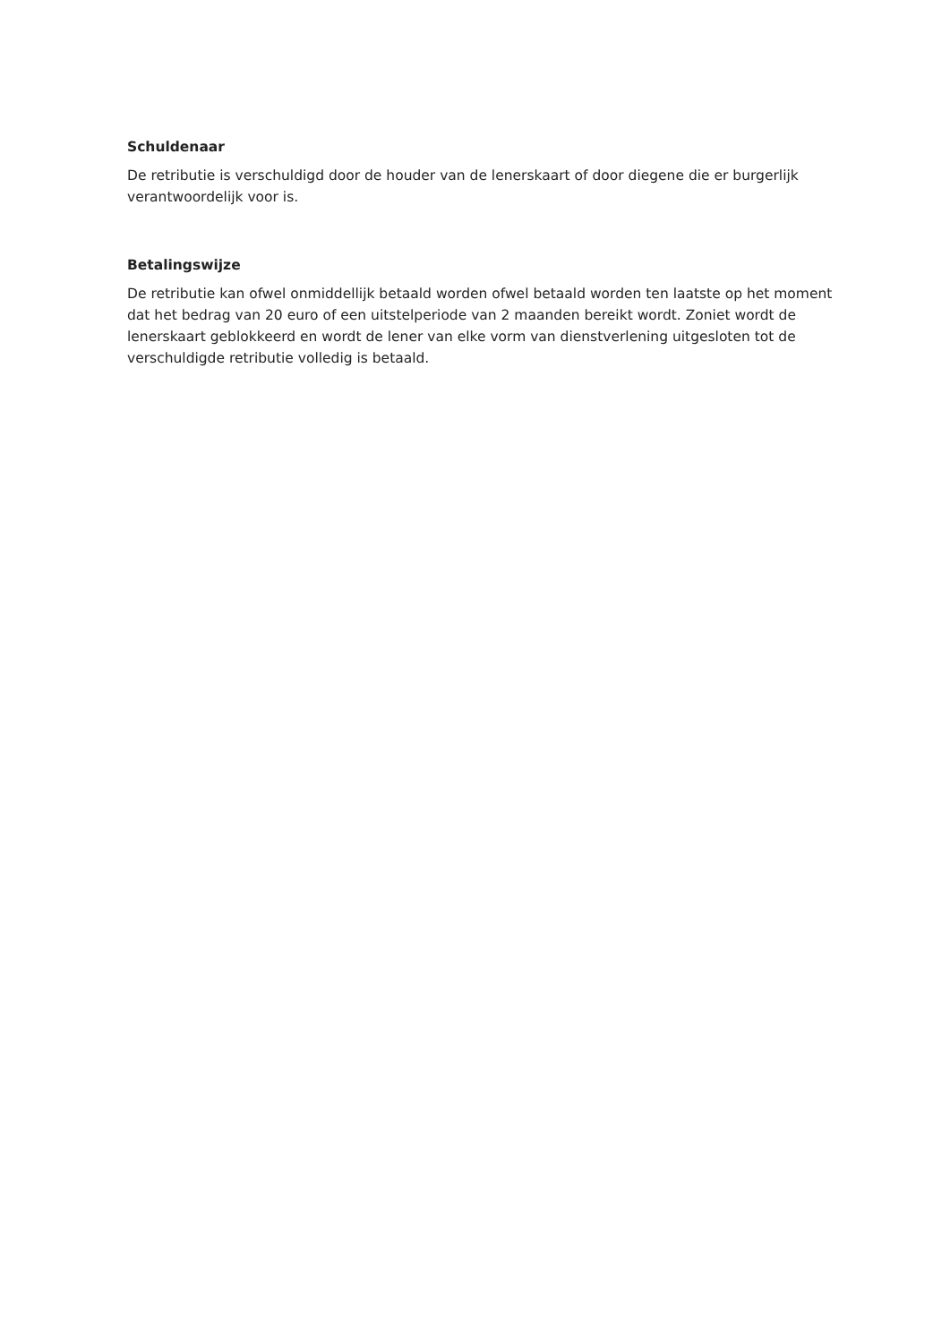Schuldenaar
De retributie is verschuldigd door de houder van de lenerskaart of door diegene die er burgerlijk verantwoordelijk voor is.
Betalingswijze
De retributie kan ofwel onmiddellijk betaald worden ofwel betaald worden ten laatste op het moment dat het bedrag van 20 euro of een uitstelperiode van 2 maanden bereikt wordt. Zoniet wordt de lenerskaart geblokkeerd en wordt de lener van elke vorm van dienstverlening uitgesloten tot de verschuldigde retributie volledig is betaald.